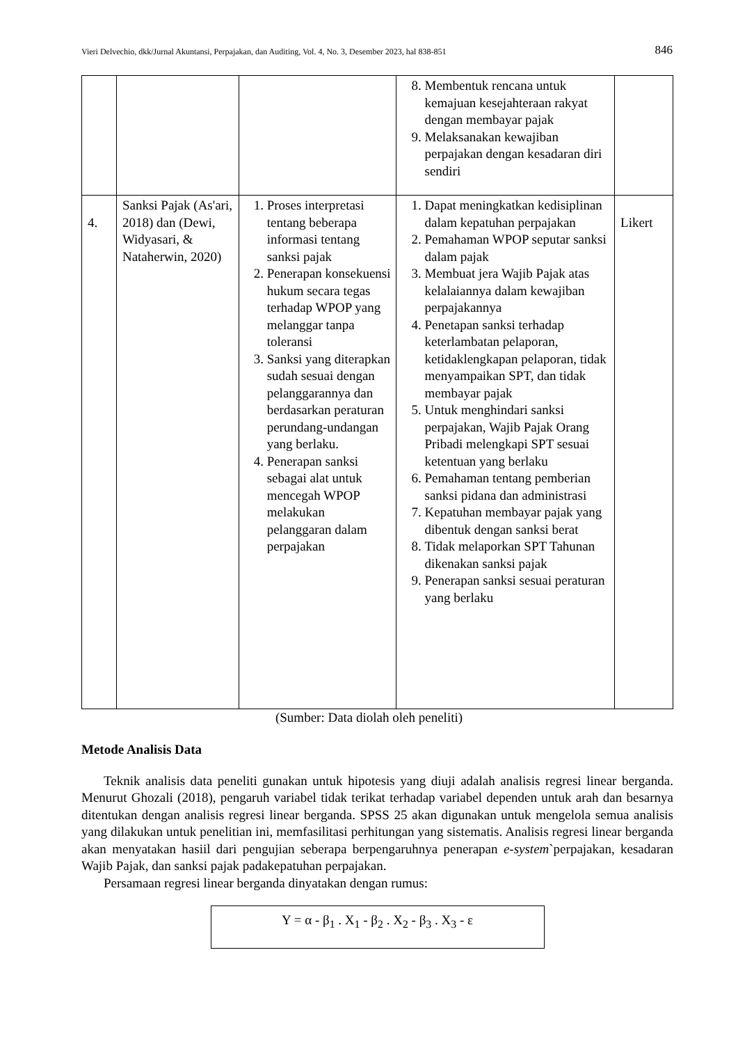Vieri Delvechio, dkk/Jurnal Akuntansi, Perpajakan, dan Auditing, Vol. 4, No. 3, Desember 2023, hal 838-851 846
| | | | 8. Membentuk rencana untuk kemajuan kesejahteraan rakyat dengan membayar pajak 9. Melaksanakan kewajiban perpajakan dengan kesadaran diri sendiri | |
| 4. | Sanksi Pajak (As'ari, 2018) dan (Dewi, Widyasari, & Nataherwin, 2020) | 1. Proses interpretasi tentang beberapa informasi tentang sanksi pajak 2. Penerapan konsekuensi hukum secara tegas terhadap WPOP yang melanggar tanpa toleransi 3. Sanksi yang diterapkan sudah sesuai dengan pelanggarannya dan berdasarkan peraturan perundang-undangan yang berlaku. 4. Penerapan sanksi sebagai alat untuk mencegah WPOP melakukan pelanggaran dalam perpajakan | 1. Dapat meningkatkan kedisiplinan dalam kepatuhan perpajakan 2. Pemahaman WPOP seputar sanksi dalam pajak 3. Membuat jera Wajib Pajak atas kelalaiannya dalam kewajiban perpajakannya 4. Penetapan sanksi terhadap keterlambatan pelaporan, ketidaklengkapan pelaporan, tidak menyampaikan SPT, dan tidak membayar pajak 5. Untuk menghindari sanksi perpajakan, Wajib Pajak Orang Pribadi melengkapi SPT sesuai ketentuan yang berlaku 6. Pemahaman tentang pemberian sanksi pidana dan administrasi 7. Kepatuhan membayar pajak yang dibentuk dengan sanksi berat 8. Tidak melaporkan SPT Tahunan dikenakan sanksi pajak 9. Penerapan sanksi sesuai peraturan yang berlaku | Likert |
(Sumber: Data diolah oleh peneliti)
Metode Analisis Data
Teknik analisis data peneliti gunakan untuk hipotesis yang diuji adalah analisis regresi linear berganda. Menurut Ghozali (2018), pengaruh variabel tidak terikat terhadap variabel dependen untuk arah dan besarnya ditentukan dengan analisis regresi linear berganda. SPSS 25 akan digunakan untuk mengelola semua analisis yang dilakukan untuk penelitian ini, memfasilitasi perhitungan yang sistematis. Analisis regresi linear berganda akan menyatakan hasiil dari pengujian seberapa berpengaruhnya penerapan e-system`perpajakan, kesadaran Wajib Pajak, dan sanksi pajak padakepatuhan perpajakan.
Persamaan regresi linear berganda dinyatakan dengan rumus:
Y = α - β<sub>1</sub> . X<sub>1</sub> - β<sub>2</sub> . X<sub>2</sub> - β<sub>3</sub> . X<sub>3</sub> - ε